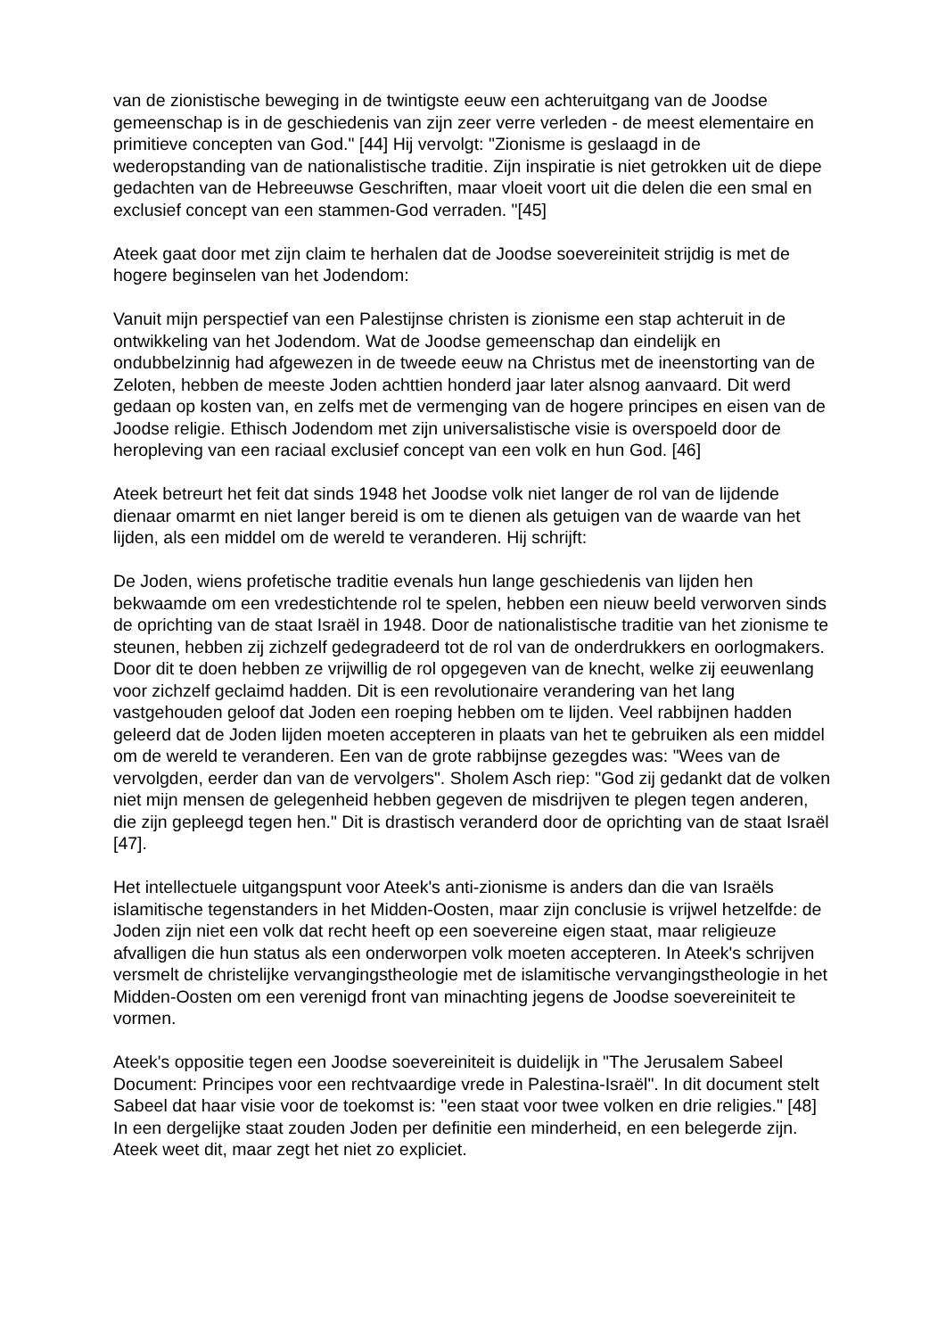van de zionistische beweging in de twintigste eeuw een achteruitgang van de Joodse gemeenschap is in de geschiedenis van zijn zeer verre verleden - de meest elementaire en primitieve concepten van God." [44] Hij vervolgt: "Zionisme is geslaagd in de wederopstanding van de nationalistische traditie. Zijn inspiratie is niet getrokken uit de diepe gedachten van de Hebreeuwse Geschriften, maar vloeit voort uit die delen die een smal en exclusief concept van een stammen-God verraden. "[45]
Ateek gaat door met zijn claim te herhalen dat de Joodse soevereiniteit strijdig is met de hogere beginselen van het Jodendom:
Vanuit mijn perspectief van een Palestijnse christen is zionisme een stap achteruit in de ontwikkeling van het Jodendom. Wat de Joodse gemeenschap dan eindelijk en ondubbelzinnig had afgewezen in de tweede eeuw na Christus met de ineenstorting van de Zeloten, hebben de meeste Joden achttien honderd jaar later alsnog aanvaard. Dit werd gedaan op kosten van, en zelfs met de vermenging van de hogere principes en eisen van de Joodse religie. Ethisch Jodendom met zijn universalistische visie is overspoeld door de heropleving van een raciaal exclusief concept van een volk en hun God. [46]
Ateek betreurt het feit dat sinds 1948 het Joodse volk niet langer de rol van de lijdende dienaar omarmt en niet langer bereid is om te dienen als getuigen van de waarde van het lijden, als een middel om de wereld te veranderen. Hij schrijft:
De Joden, wiens profetische traditie evenals hun lange geschiedenis van lijden hen bekwaamde om een vredestichtende rol te spelen, hebben een nieuw beeld verworven sinds de oprichting van de staat Israël in 1948. Door de nationalistische traditie van het zionisme te steunen, hebben zij zichzelf gedegradeerd tot de rol van de onderdrukkers en oorlogmakers. Door dit te doen hebben ze vrijwillig de rol opgegeven van de knecht, welke zij eeuwenlang voor zichzelf geclaimd hadden. Dit is een revolutionaire verandering van het lang vastgehouden geloof dat Joden een roeping hebben om te lijden. Veel rabbijnen hadden geleerd dat de Joden lijden moeten accepteren in plaats van het te gebruiken als een middel om de wereld te veranderen. Een van de grote rabbijnse gezegdes was: "Wees van de vervolgden, eerder dan van de vervolgers". Sholem Asch riep: "God zij gedankt dat de volken niet mijn mensen de gelegenheid hebben gegeven de misdrijven te plegen tegen anderen, die zijn gepleegd tegen hen." Dit is drastisch veranderd door de oprichting van de staat Israël [47].
Het intellectuele uitgangspunt voor Ateek's anti-zionisme is anders dan die van Israëls islamitische tegenstanders in het Midden-Oosten, maar zijn conclusie is vrijwel hetzelfde: de Joden zijn niet een volk dat recht heeft op een soevereine eigen staat, maar religieuze afvalligen die hun status als een onderworpen volk moeten accepteren. In Ateek's schrijven versmelt de christelijke vervangingstheologie met de islamitische vervangingstheologie in het Midden-Oosten om een verenigd front van minachting jegens de Joodse soevereiniteit te vormen.
Ateek's oppositie tegen een Joodse soevereiniteit is duidelijk in "The Jerusalem Sabeel Document: Principes voor een rechtvaardige vrede in Palestina-Israël". In dit document stelt Sabeel dat haar visie voor de toekomst is: "een staat voor twee volken en drie religies." [48] In een dergelijke staat zouden Joden per definitie een minderheid, en een belegerde zijn. Ateek weet dit, maar zegt het niet zo expliciet.